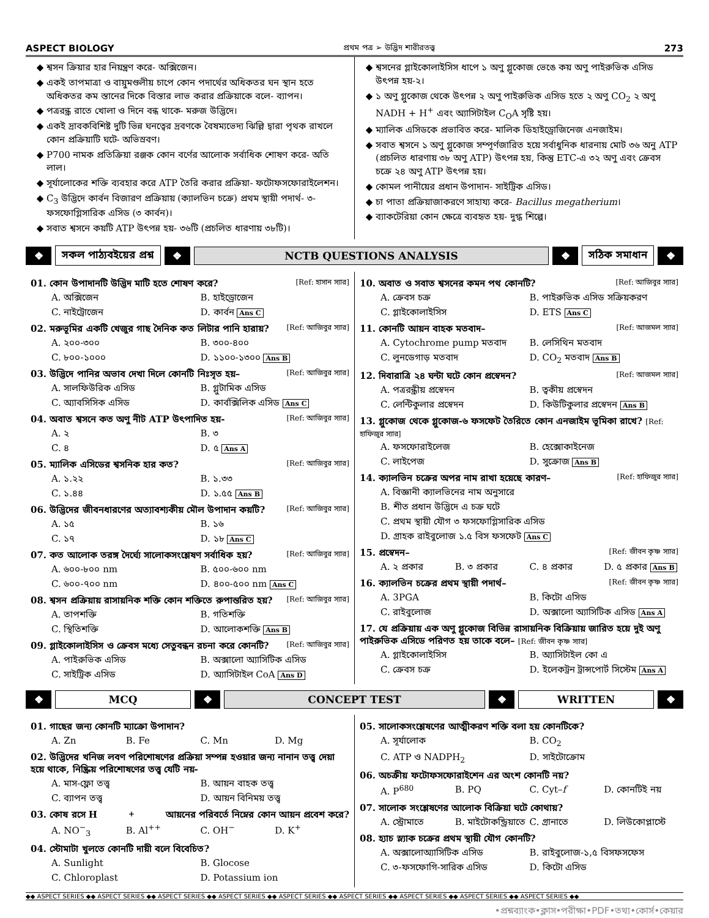ASPECT BIOLOGY প্রথম পত্র ➢ উদ্ভিদ শারীরতত্ত্ব 273
শ্বসন ক্রিয়ার হার নিয়ন্ত্রণ করে- অক্সিজেন।
একই তাপমাত্রা ও বায়ুমণ্ডলীয় চাপে কোন পদার্থের অধিকতর ঘন স্থান হতে অধিকতর কম স্তানের দিকে বিস্তার লাভ করার প্রক্রিয়াকে বলে- ব্যাপন।
পত্ররন্ধ্র রাতে খোলা ও দিনে বন্ধ থাকে- মরুজ উদ্ভিদে।
একই দ্রাবকবিশিষ্ট দুটি ভিন্ন ঘনত্বের দ্রবণকে বৈষম্যভেদ্য ঝিল্লি দ্বারা পৃথক রাখলে কোন প্রক্রিয়াটি ঘটে- অভিস্রবণ।
P700 নামক প্রতিক্রিয়া রঞ্জক কোন বর্ণের আলোক সর্বাধিক শোষণ করে- অতি লাল।
সূর্যালোকের শক্তি ব্যবহার করে ATP তৈরি করার প্রক্রিয়া- ফটোফসফোরাইলেশন।
C<sub>3</sub> উদ্ভিদে কার্বন বিজারণ প্রক্রিয়ায় (ক্যালভিন চক্রে) প্রথম স্থায়ী পদার্থ- ৩-ফসফোগ্লিসারিক এসিড (৩ কার্বন)।
সবাত শ্বসনে কয়টি ATP উৎপন্ন হয়- ৩৬টি (প্রচলিত ধারণায় ৩৮টি)।
শ্বসনের গ্লাইকোলাইসিস ধাপে ১ অণু গ্লুকোজ ভেঙে কয় অণু পাইরুভিক এসিড উৎপন্ন হয়-২।
১ অণু গ্লুকোজ থেকে উৎপন্ন ২ অণু পাইরুভিক এসিড হতে ২ অণু CO<sub>2</sub> ২ অণু NADH + H<sup>+</sup> এবং অ্যাসিটাইল C<sub>O</sub>A সৃষ্টি হয়।
ম্যালিক এসিডকে প্রভাবিত করে- মালিক ডিহাইড্রোজিনেজ এনজাইম।
সবাত শ্বসনে ১ অণু গ্লুকোজ সম্পূর্ণজারিত হয়ে সর্বাধুনিক ধারনায় মোট ৩৬ অনু ATP (প্রচলিত ধারণায় ৩৮ অণু ATP) উৎপন্ন হয়, কিন্তু ETC-এ ৩২ অণু এবং ক্রেবস চক্রে ২৪ অণু ATP উৎপন্ন হয়।
কোমল পানীয়ের প্রধান উপাদান- সাইট্রিক এসিড।
চা পাতা প্রক্রিয়াজাকরণে সাহায্য করে- Bacillus megatherium।
ব্যাকটেরিয়া কোন ক্ষেত্রে ব্যবহৃত হয়- দুগ্ধ শিল্পে।
❖ সকল পাঠ্যবইয়ের প্রশ্ন ❖ NCTB QUESTIONS ANALYSIS ❖ সঠিক সমাধান ❖
01. কোন উপাদানটি উদ্ভিদ মাটি হতে শোষণ করে? [Ref: হাসান স্যার]
A. অক্সিজেন B. হাইড্রোজেন C. নাইট্রোজেন D. কার্বন Ans C
02. মরুভূমির একটি খেজুর গাছ দৈনিক কত লিটার পানি হারায়? [Ref: আজিবুর স্যার]
A. ২০০-৩০০ B. ৩০০-৪০০ C. ৮০০-১০০০ D. ১১০০-১৩০০ Ans B
03. উদ্ভিদে পানির অভাব দেখা দিলে কোনটি নিঃসৃত হয়– [Ref: আজিবুর স্যার]
A. সালফিউরিক এসিড B. গ্লুটামিক এসিড C. অ্যাবসিসিক এসিড D. কার্বক্সিলিক এসিড Ans C
04. অবাত শ্বসনে কত অণু নীট ATP উৎপাদিত হয়- [Ref: আজিবুর স্যার]
A. ২ B. ৩ C. ৪ D. ৫ Ans A
05. ম্যালিক এসিডের শ্বসনিক হার কত? [Ref: আজিবুর স্যার]
A. ১.২২ B. ১.৩৩ C. ১.৪৪ D. ১.৫৫ Ans B
06. উদ্ভিদের জীবনধারণের অত্যাবশ্যকীয় মৌল উপাদান কয়টি? [Ref: আজিবুর স্যার]
A. ১৫ B. ১৬ C. ১৭ D. ১৮ Ans C
07. কত আলোক তরঙ্গ দৈর্ঘ্যে সালোকসংশ্লেষণ সর্বাধিক হয়? [Ref: আজিবুর স্যার]
A. ৬০০-৮০০ nm B. ৫০০-৬০০ nm C. ৬০০-৭০০ nm D. ৪০০-৫০০ nm Ans C
08. শ্বসন প্রক্রিয়ায় রাসায়নিক শক্তি কোন শক্তিতে রুপান্তরিত হয়? [Ref: আজিবুর স্যার]
A. তাপশক্তি B. গতিশক্তি C. স্থিতিশক্তি D. আলোকশক্তি Ans B
09. গ্লাইকোলাইসিস ও ক্রেবস মধ্যে সেতুবন্ধন রচনা করে কোনটি? [Ref: আজিবুর স্যার]
A. পাইরুভিক এসিড B. অক্সালো অ্যাসিটিক এসিড C. সাইট্রিক এসিড D. অ্যাসিটাইল CoA Ans D
10. অবাত ও সবাত শ্বসনের কমন পথ কোনটি? [Ref: আজিবুর স্যার]
A. ক্রেবস চক্র B. পাইরুভিক এসিড সক্রিয়করণ C. গ্লাইকোলাইসিস D. ETS Ans C
11. কোনটি আয়ন বাহক মতবাদ– [Ref: আজমল স্যার]
A. Cytochrome pump মতবাদ B. লেসিথিন মতবাদ C. লুনডেগাড় মতবাদ D. CO<sub>2</sub> মতবাদ Ans B
12. দিবারাত্রি ২৪ ঘন্টা ঘটে কোন প্রস্বেদন? [Ref: আজমল স্যার]
A. পত্ররন্ধ্রীয় প্রস্বেদন B. ত্বকীয় প্রস্বেদন C. লেন্টিকুলার প্রস্বেদন D. কিউটিকুলার প্রস্বেদন Ans B
13. গ্লুকোজ থেকে গ্লুকোজ-৬ ফসফেট তৈরিতে কোন এনজাইম ভূমিকা রাখে? [Ref: হাফিজুর স্যার]
A. ফসফোরাইলেজ B. হেক্সোকাইনেজ C. লাইপেজ D. সুক্রোজ Ans B
14. ক্যালভিন চক্রের অপর নাম রাখা হয়েছে কারণ– [Ref: হাফিজুর স্যার]
A. বিজ্ঞানী ক্যালভিনের নাম অনুসারে
B. শীত প্রধান উদ্ভিদে এ চক্র ঘটে
C. প্রথম স্থায়ী যৌগ ৩ ফসফোগ্লিসারিক এসিড
D. গ্রাহক রাইবুলোজ ১.৫ বিস ফসফেট Ans C
15. প্রস্বেদন– [Ref: জীবন কৃষ্ণ স্যার]
A. ২ প্রকার B. ৩ প্রকার C. ৪ প্রকার D. ৫ প্রকার Ans B
16. ক্যালভিন চক্রের প্রথম স্থায়ী পদার্থ– [Ref: জীবন কৃষ্ণ স্যার]
A. 3PGA B. কিটো এসিড C. রাইবুলোজ D. অক্সালো অ্যাসিটিক এসিড Ans A
17. যে প্রক্রিয়ায় এক অণু গ্লুকোজ বিভিন্ন রাসায়নিক বিক্রিয়ায় জারিত হয়ে দুই অণু পাইরুভিক এসিডে পরিণত হয় তাকে বলে– [Ref: জীবন কৃষ্ণ স্যার]
A. গ্লাইকোলাইসিস B. অ্যাসিটাইল কো এ C. ক্রেবস চক্র D. ইলেকট্রন ট্রান্সপোর্ট সিস্টেম Ans A
❖ MCQ ❖ CONCEPT TEST ❖ WRITTEN ❖
01. গাছের জন্য কোনটি ম্যাক্রো উপাদান?
A. Zn B. Fe C. Mn D. Mg
02. উদ্ভিদের খনিজ লবণ পরিশোষণের প্রক্রিয়া সম্পন্ন হওয়ার জন্য নানান তত্ত্ব দেয়া হয়ে থাকে, নিষ্ক্রিয় পরিশোষণের তত্ত্ব যেটি নয়-
A. মাস-ফ্লো তত্ত্ব B. আয়ন বাহক তত্ত্ব C. ব্যাপন তত্ত্ব D. আয়ন বিনিময় তত্ত্ব
03. কোষ রসে H<sup>+</sup> আয়নের পরিবর্তে নিম্নের কোন আয়ন প্রবেশ করে?
A. NO<sup>−</sup><sub>3</sub> B. Al<sup>++</sup> C. OH<sup>−</sup> D. K<sup>+</sup>
04. স্টোমাটা খুলতে কোনটি দায়ী বলে বিবেচিত?
A. Sunlight B. Glocose C. Chloroplast D. Potassium ion
05. সালোকসংশ্লেষণের আত্মীকরণ শক্তি বলা হয় কোনটিকে?
A. সূর্যালোক B. CO<sub>2</sub> C. ATP ও NADPH<sub>2</sub> D. সাইটোক্রোম
06. অচক্রীয় ফটোফসফোরাইশেন এর অংশ কোনটি নয়?
A. P<sup>680</sup> B. PQ C. Cyt–f D. কোনটিই নয়
07. সালোক সংশ্লেষণের আলোক বিক্রিয়া ঘটে কোথায়?
A. স্ট্রোমাতে B. মাইটোকন্ড্রিয়াতে C. গ্রানাতে D. লিউকোপ্লাস্টে
08. হ্যাচ স্ল্যাক চক্রের প্রথম স্থায়ী যৌগ কোনটি?
A. অক্সালোঅ্যাসিটিক এসিড B. রাইবুলোজ-১,৫ বিসফসফেস C. ৩-ফসফোগি-সারিক এসিড D. কিটো এসিড
◆◆ ASPECT SERIES ◆◆ ASPECT SERIES ◆◆ ASPECT SERIES ◆◆ ASPECT SERIES ◆◆ ASPECT SERIES ◆◆ ASPECT SERIES ◆◆ ASPECT SERIES ◆◆ ASPECT SERIES ◆◆ ASPECT SERIES ◆◆
•প্রশ্নব্যাংক•ক্লাস•পরীক্ষা•PDF•তথ্য•কোর্স•কেয়ার